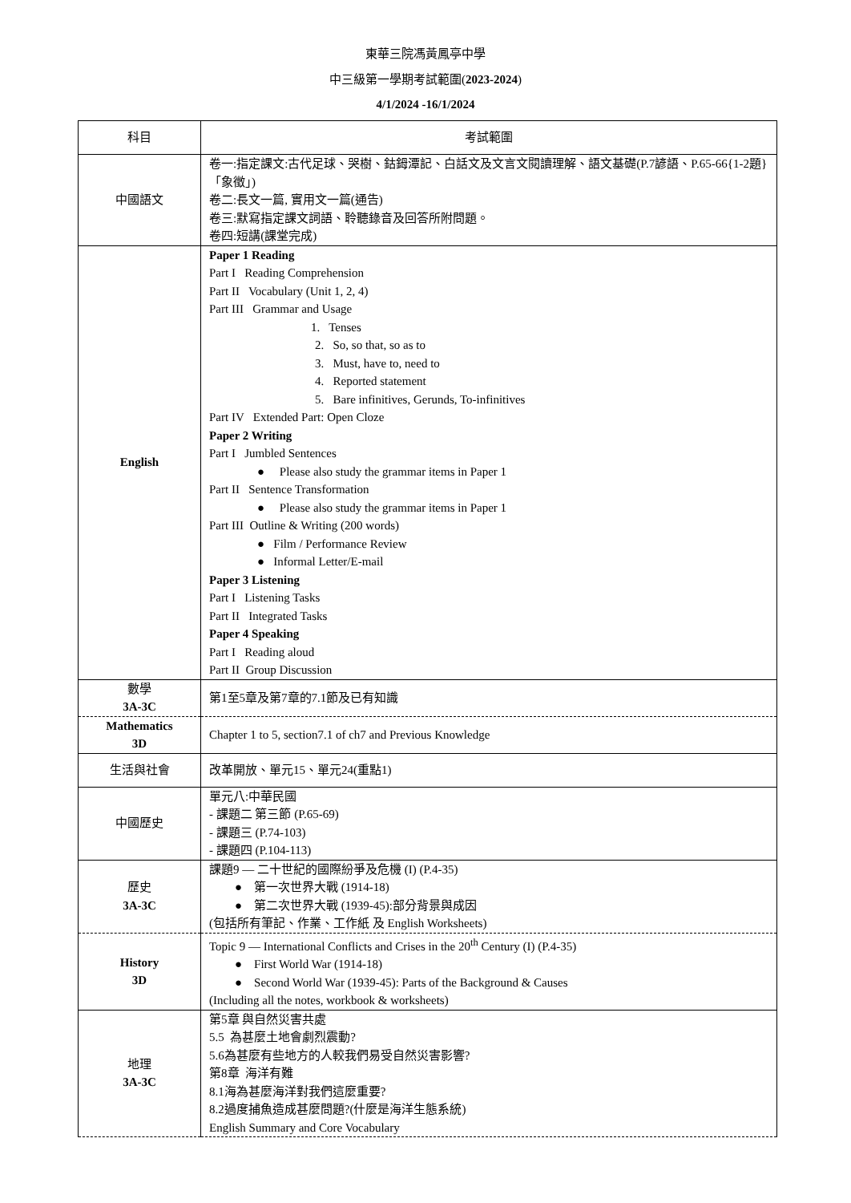東華三院馮黃鳳亭中學
中三級第一學期考試範圍(2023-2024)
4/1/2024 -16/1/2024
| 科目 | 考試範圍 |
| --- | --- |
| 中國語文 | 卷一:指定課文:古代足球、哭樹、鈷鉧潭記、白話文及文言文閱讀理解、語文基礎(P.7諺語、P.65-66{1-2題}「象徵」) 卷二:長文一篇, 實用文一篇(通告) 卷三:默寫指定課文詞語、聆聽錄音及回答所附問題。 卷四:短講(課堂完成) |
| English | Paper 1 Reading Part I Reading Comprehension Part II Vocabulary (Unit 1, 2, 4) Part III Grammar and Usage 1. Tenses 2. So, so that, so as to 3. Must, have to, need to 4. Reported statement 5. Bare infinitives, Gerunds, To-infinitives Part IV Extended Part: Open Cloze Paper 2 Writing Part I Jumbled Sentences ● Please also study the grammar items in Paper 1 Part II Sentence Transformation ● Please also study the grammar items in Paper 1 Part III Outline & Writing (200 words) ● Film / Performance Review ● Informal Letter/E-mail Paper 3 Listening Part I Listening Tasks Part II Integrated Tasks Paper 4 Speaking Part I Reading aloud Part II Group Discussion |
| 數學 3A-3C | 第1至5章及第7章的7.1節及已有知識 |
| Mathematics 3D | Chapter 1 to 5, section7.1 of ch7 and Previous Knowledge |
| 生活與社會 | 改革開放、單元15、單元24(重點1) |
| 中國歷史 | 單元八:中華民國 - 課題二 第三節 (P.65-69) - 課題三 (P.74-103) - 課題四 (P.104-113) |
| 歷史 3A-3C | 課題9 — 二十世紀的國際紛爭及危機 (I) (P.4-35) ● 第一次世界大戰 (1914-18) ● 第二次世界大戰 (1939-45):部分背景與成因 (包括所有筆記、作業、工作紙 及 English Worksheets) |
| History 3D | Topic 9 — International Conflicts and Crises in the 20<sup>th</sup> Century (I) (P.4-35) ● First World War (1914-18) ● Second World War (1939-45): Parts of the Background & Causes (Including all the notes, workbook & worksheets) |
| 地理 3A-3C | 第5章 與自然災害共處 5.5 為甚麼土地會劇烈震動? 5.6為甚麼有些地方的人較我們易受自然災害影響? 第8章 海洋有難 8.1海為甚麼海洋對我們這麼重要? 8.2過度捕魚造成甚麼問題?(什麼是海洋生態系統) English Summary and Core Vocabulary |